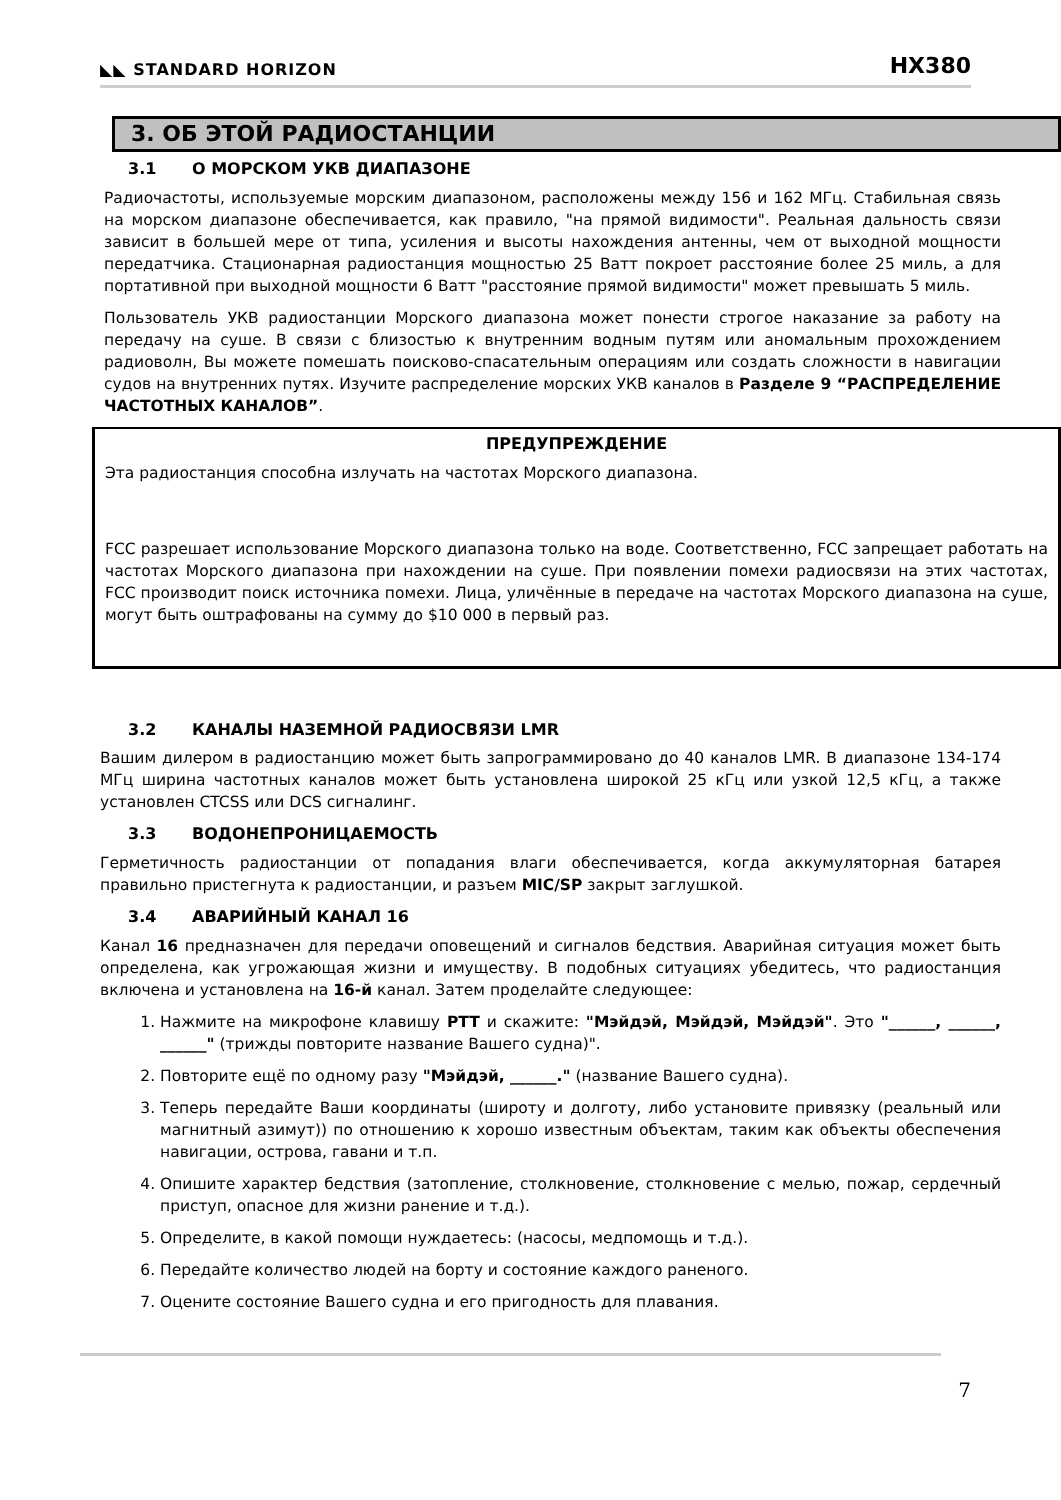◣◣ STANDARD HORIZON
HX380
3. ОБ ЭТОЙ РАДИОСТАНЦИИ
3.1 О МОРСКОМ УКВ ДИАПАЗОНЕ
Радиочастоты, используемые морским диапазоном, расположены между 156 и 162 МГц. Стабильная связь на морском диапазоне обеспечивается, как правило, "на прямой видимости". Реальная дальность связи зависит в большей мере от типа, усиления и высоты нахождения антенны, чем от выходной мощности передатчика. Стационарная радиостанция мощностью 25 Ватт покроет расстояние более 25 миль, а для портативной при выходной мощности 6 Ватт "расстояние прямой видимости" может превышать 5 миль.
Пользователь УКВ радиостанции Морского диапазона может понести строгое наказание за работу на передачу на суше. В связи с близостью к внутренним водным путям или аномальным прохождением радиоволн, Вы можете помешать поисково-спасательным операциям или создать сложности в навигации судов на внутренних путях. Изучите распределение морских УКВ каналов в Разделе 9 “РАСПРЕДЕЛЕНИЕ ЧАСТОТНЫХ КАНАЛОВ”.
ПРЕДУПРЕЖДЕНИЕ
Эта радиостанция способна излучать на частотах Морского диапазона.
FCC разрешает использование Морского диапазона только на воде. Соответственно, FCC запрещает работать на частотах Морского диапазона при нахождении на суше. При появлении помехи радиосвязи на этих частотах, FCC производит поиск источника помехи. Лица, уличённые в передаче на частотах Морского диапазона на суше, могут быть оштрафованы на сумму до $10 000 в первый раз.
3.2 КАНАЛЫ НАЗЕМНОЙ РАДИОСВЯЗИ LMR
Вашим дилером в радиостанцию может быть запрограммировано до 40 каналов LMR. В диапазоне 134-174 МГц ширина частотных каналов может быть установлена широкой 25 кГц или узкой 12,5 кГц, а также установлен CTCSS или DCS сигналинг.
3.3 ВОДОНЕПРОНИЦАЕМОСТЬ
Герметичность радиостанции от попадания влаги обеспечивается, когда аккумуляторная батарея правильно пристегнута к радиостанции, и разъем MIC/SP закрыт заглушкой.
3.4 АВАРИЙНЫЙ КАНАЛ 16
Канал 16 предназначен для передачи оповещений и сигналов бедствия. Аварийная ситуация может быть определена, как угрожающая жизни и имуществу. В подобных ситуациях убедитесь, что радиостанция включена и установлена на 16-й канал. Затем проделайте следующее:
1. Нажмите на микрофоне клавишу PTT и скажите: "Мэйдэй, Мэйдэй, Мэйдэй". Это "______, ______, ______" (трижды повторите название Вашего судна)".
2. Повторите ещё по одному разу "Мэйдэй, ______." (название Вашего судна).
3. Теперь передайте Ваши координаты (широту и долготу, либо установите привязку (реальный или магнитный азимут)) по отношению к хорошо известным объектам, таким как объекты обеспечения навигации, острова, гавани и т.п.
4. Опишите характер бедствия (затопление, столкновение, столкновение с мелью, пожар, сердечный приступ, опасное для жизни ранение и т.д.).
5. Определите, в какой помощи нуждаетесь: (насосы, медпомощь и т.д.).
6. Передайте количество людей на борту и состояние каждого раненого.
7. Оцените состояние Вашего судна и его пригодность для плавания.
7